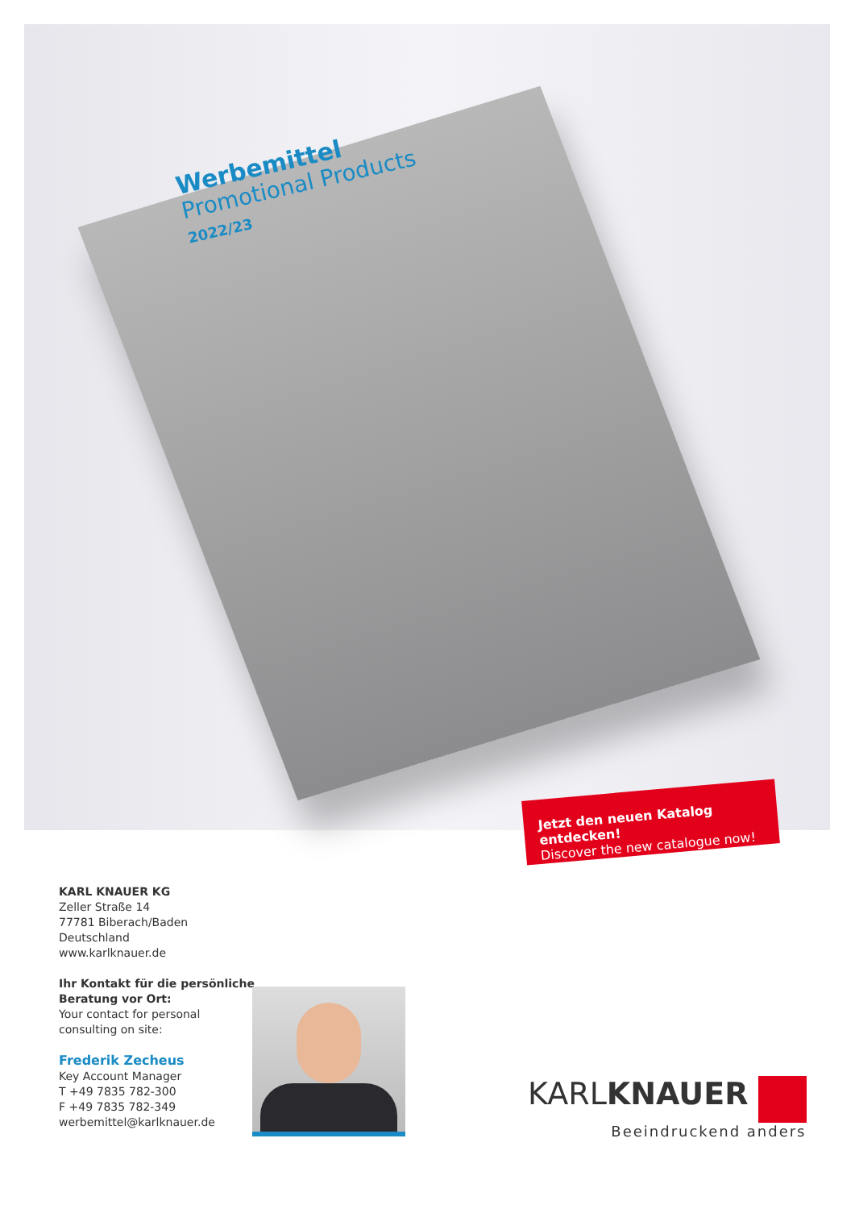Werbemittel
Promotional Products
2022/23
Jetzt den neuen Katalog entdecken!
Discover the new catalogue now!
KARL KNAUER KG
Zeller Straße 14
77781 Biberach/Baden
Deutschland
www.karlknauer.de
Ihr Kontakt für die persönliche
Beratung vor Ort:
Your contact for personal
consulting on site:
Frederik Zecheus
Key Account Manager
T +49 7835 782-300
F +49 7835 782-349
werbemittel@karlknauer.de
KARLKNAUER
Beeindruckend anders